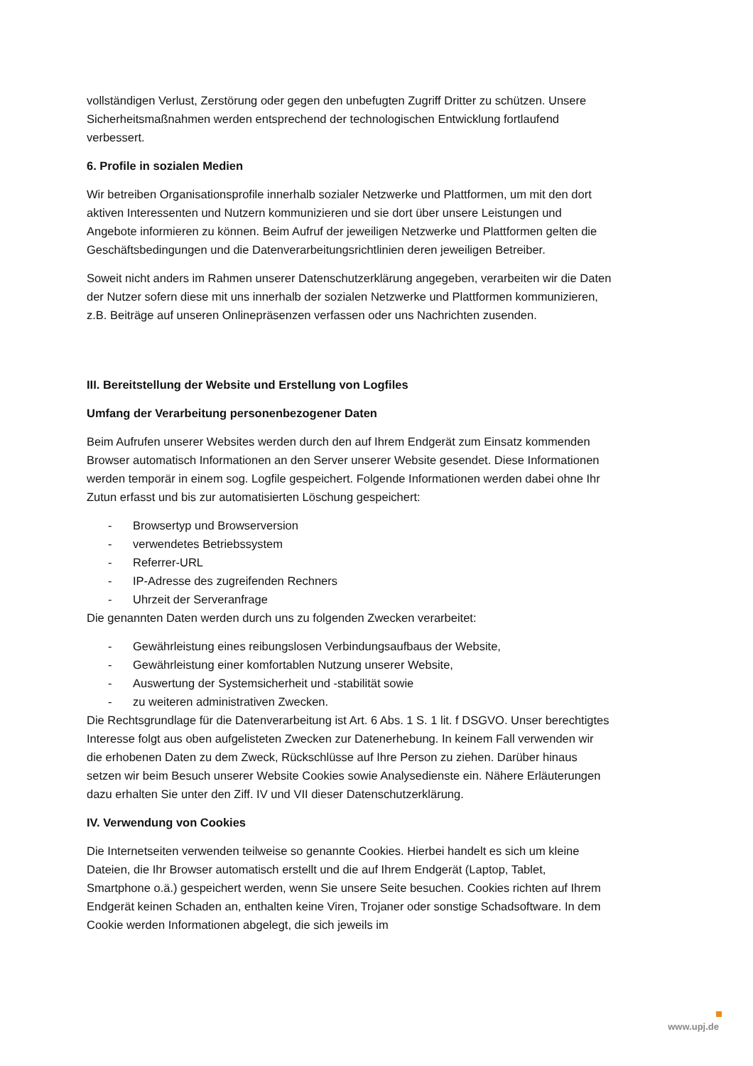vollständigen Verlust, Zerstörung oder gegen den unbefugten Zugriff Dritter zu schützen. Unsere Sicherheitsmaßnahmen werden entsprechend der technologischen Entwicklung fortlaufend verbessert.
6. Profile in sozialen Medien
Wir betreiben Organisationsprofile innerhalb sozialer Netzwerke und Plattformen, um mit den dort aktiven Interessenten und Nutzern kommunizieren und sie dort über unsere Leistungen und Angebote informieren zu können. Beim Aufruf der jeweiligen Netzwerke und Plattformen gelten die Geschäftsbedingungen und die Datenverarbeitungsrichtlinien deren jeweiligen Betreiber.
Soweit nicht anders im Rahmen unserer Datenschutzerklärung angegeben, verarbeiten wir die Daten der Nutzer sofern diese mit uns innerhalb der sozialen Netzwerke und Plattformen kommunizieren, z.B. Beiträge auf unseren Onlinepräsenzen verfassen oder uns Nachrichten zusenden.
III. Bereitstellung der Website und Erstellung von Logfiles
Umfang der Verarbeitung personenbezogener Daten
Beim Aufrufen unserer Websites werden durch den auf Ihrem Endgerät zum Einsatz kommenden Browser automatisch Informationen an den Server unserer Website gesendet. Diese Informationen werden temporär in einem sog. Logfile gespeichert. Folgende Informationen werden dabei ohne Ihr Zutun erfasst und bis zur automatisierten Löschung gespeichert:
- Browsertyp und Browserversion
- verwendetes Betriebssystem
- Referrer-URL
- IP-Adresse des zugreifenden Rechners
- Uhrzeit der Serveranfrage
Die genannten Daten werden durch uns zu folgenden Zwecken verarbeitet:
- Gewährleistung eines reibungslosen Verbindungsaufbaus der Website,
- Gewährleistung einer komfortablen Nutzung unserer Website,
- Auswertung der Systemsicherheit und -stabilität sowie
- zu weiteren administrativen Zwecken.
Die Rechtsgrundlage für die Datenverarbeitung ist Art. 6 Abs. 1 S. 1 lit. f DSGVO. Unser berechtigtes Interesse folgt aus oben aufgelisteten Zwecken zur Datenerhebung. In keinem Fall verwenden wir die erhobenen Daten zu dem Zweck, Rückschlüsse auf Ihre Person zu ziehen. Darüber hinaus setzen wir beim Besuch unserer Website Cookies sowie Analysedienste ein. Nähere Erläuterungen dazu erhalten Sie unter den Ziff. IV und VII dieser Datenschutzerklärung.
IV. Verwendung von Cookies
Die Internetseiten verwenden teilweise so genannte Cookies. Hierbei handelt es sich um kleine Dateien, die Ihr Browser automatisch erstellt und die auf Ihrem Endgerät (Laptop, Tablet, Smartphone o.ä.) gespeichert werden, wenn Sie unsere Seite besuchen. Cookies richten auf Ihrem Endgerät keinen Schaden an, enthalten keine Viren, Trojaner oder sonstige Schadsoftware. In dem Cookie werden Informationen abgelegt, die sich jeweils im
www.upj.de